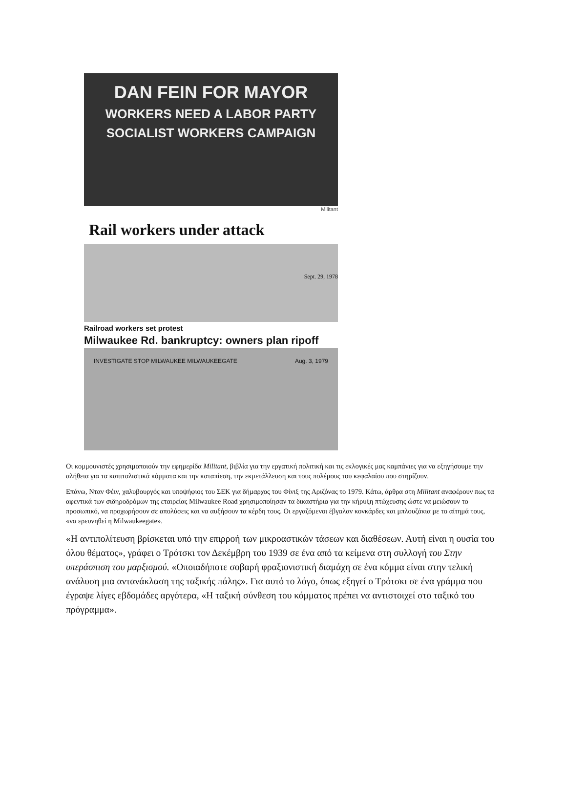DAN FEIN FOR MAYOR
WORKERS NEED A LABOR PARTY
SOCIALIST WORKERS CAMPAIGN
Militant
Rail workers under attack
Sept. 29, 1978
Railroad workers set protest
Milwaukee Rd. bankruptcy: owners plan ripoff
INVESTIGATE STOP MILWAUKEE MILWAUKEEGATE Aug. 3, 1979
Οι κομμουνιστές χρησιμοποιούν την εφημερίδα Militant, βιβλία για την εργατική πολιτική και τις εκλογικές μας καμπάνιες για να εξηγήσουμε την αλήθεια για τα καπιταλιστικά κόμματα και την καταπίεση, την εκμετάλλευση και τους πολέμους του κεφαλαίου που στηρίζουν.
Επάνω, Νταν Φέιν, χαλυβουργός και υποψήφιος του ΣΕΚ για δήμαρχος του Φίνιξ της Αριζόνας το 1979. Κάτω, άρθρα στη Militant αναφέρουν πως τα αφεντικά των σιδηροδρόμων της εταιρείας Milwaukee Road χρησιμοποίησαν τα δικαστήρια για την κήρυξη πτώχευσης ώστε να μειώσουν το προσωπικό, να προχωρήσουν σε απολύσεις και να αυξήσουν τα κέρδη τους. Οι εργαζόμενοι έβγαλαν κονκάρδες και μπλουζάκια με το αίτημά τους, «να ερευνηθεί η Milwaukeegate».
«Η αντιπολίτευση βρίσκεται υπό την επιρροή των μικροαστικών τάσεων και διαθέσεων. Αυτή είναι η ουσία του όλου θέματος», γράφει ο Τρότσκι τον Δεκέμβρη του 1939 σε ένα από τα κείμενα στη συλλογή του Στην υπεράσπιση του μαρξισμού. «Οποιαδήποτε σοβαρή φραξιονιστική διαμάχη σε ένα κόμμα είναι στην τελική ανάλυση μια αντανάκλαση της ταξικής πάλης». Για αυτό το λόγο, όπως εξηγεί ο Τρότσκι σε ένα γράμμα που έγραψε λίγες εβδομάδες αργότερα, «Η ταξική σύνθεση του κόμματος πρέπει να αντιστοιχεί στο ταξικό του πρόγραμμα».